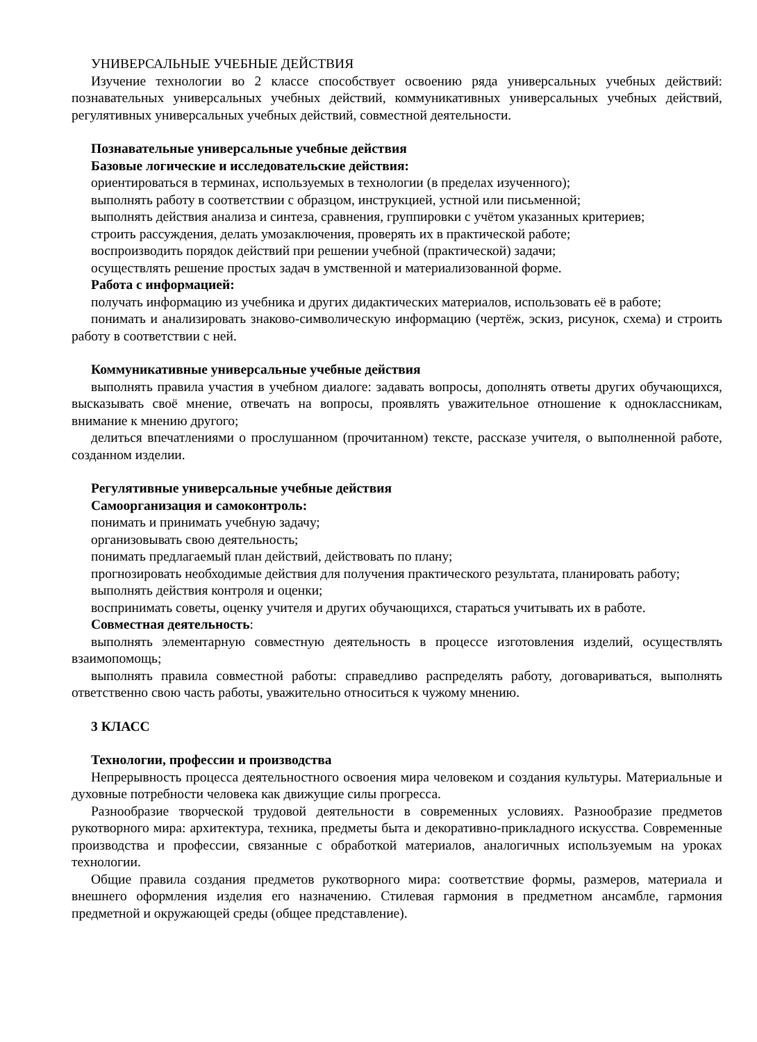УНИВЕРСАЛЬНЫЕ УЧЕБНЫЕ ДЕЙСТВИЯ
Изучение технологии во 2 классе способствует освоению ряда универсальных учебных действий: познавательных универсальных учебных действий, коммуникативных универсальных учебных действий, регулятивных универсальных учебных действий, совместной деятельности.
Познавательные универсальные учебные действия
Базовые логические и исследовательские действия:
ориентироваться в терминах, используемых в технологии (в пределах изученного);
выполнять работу в соответствии с образцом, инструкцией, устной или письменной;
выполнять действия анализа и синтеза, сравнения, группировки с учётом указанных критериев;
строить рассуждения, делать умозаключения, проверять их в практической работе;
воспроизводить порядок действий при решении учебной (практической) задачи;
осуществлять решение простых задач в умственной и материализованной форме.
Работа с информацией:
получать информацию из учебника и других дидактических материалов, использовать её в работе;
понимать и анализировать знаково-символическую информацию (чертёж, эскиз, рисунок, схема) и строить работу в соответствии с ней.
Коммуникативные универсальные учебные действия
выполнять правила участия в учебном диалоге: задавать вопросы, дополнять ответы других обучающихся, высказывать своё мнение, отвечать на вопросы, проявлять уважительное отношение к одноклассникам, внимание к мнению другого;
делиться впечатлениями о прослушанном (прочитанном) тексте, рассказе учителя, о выполненной работе, созданном изделии.
Регулятивные универсальные учебные действия
Самоорганизация и самоконтроль:
понимать и принимать учебную задачу;
организовывать свою деятельность;
понимать предлагаемый план действий, действовать по плану;
прогнозировать необходимые действия для получения практического результата, планировать работу;
выполнять действия контроля и оценки;
воспринимать советы, оценку учителя и других обучающихся, стараться учитывать их в работе.
Совместная деятельность:
выполнять элементарную совместную деятельность в процессе изготовления изделий, осуществлять взаимопомощь;
выполнять правила совместной работы: справедливо распределять работу, договариваться, выполнять ответственно свою часть работы, уважительно относиться к чужому мнению.
3 КЛАСС
Технологии, профессии и производства
Непрерывность процесса деятельностного освоения мира человеком и создания культуры. Материальные и духовные потребности человека как движущие силы прогресса.
Разнообразие творческой трудовой деятельности в современных условиях. Разнообразие предметов рукотворного мира: архитектура, техника, предметы быта и декоративно-прикладного искусства. Современные производства и профессии, связанные с обработкой материалов, аналогичных используемым на уроках технологии.
Общие правила создания предметов рукотворного мира: соответствие формы, размеров, материала и внешнего оформления изделия его назначению. Стилевая гармония в предметном ансамбле, гармония предметной и окружающей среды (общее представление).